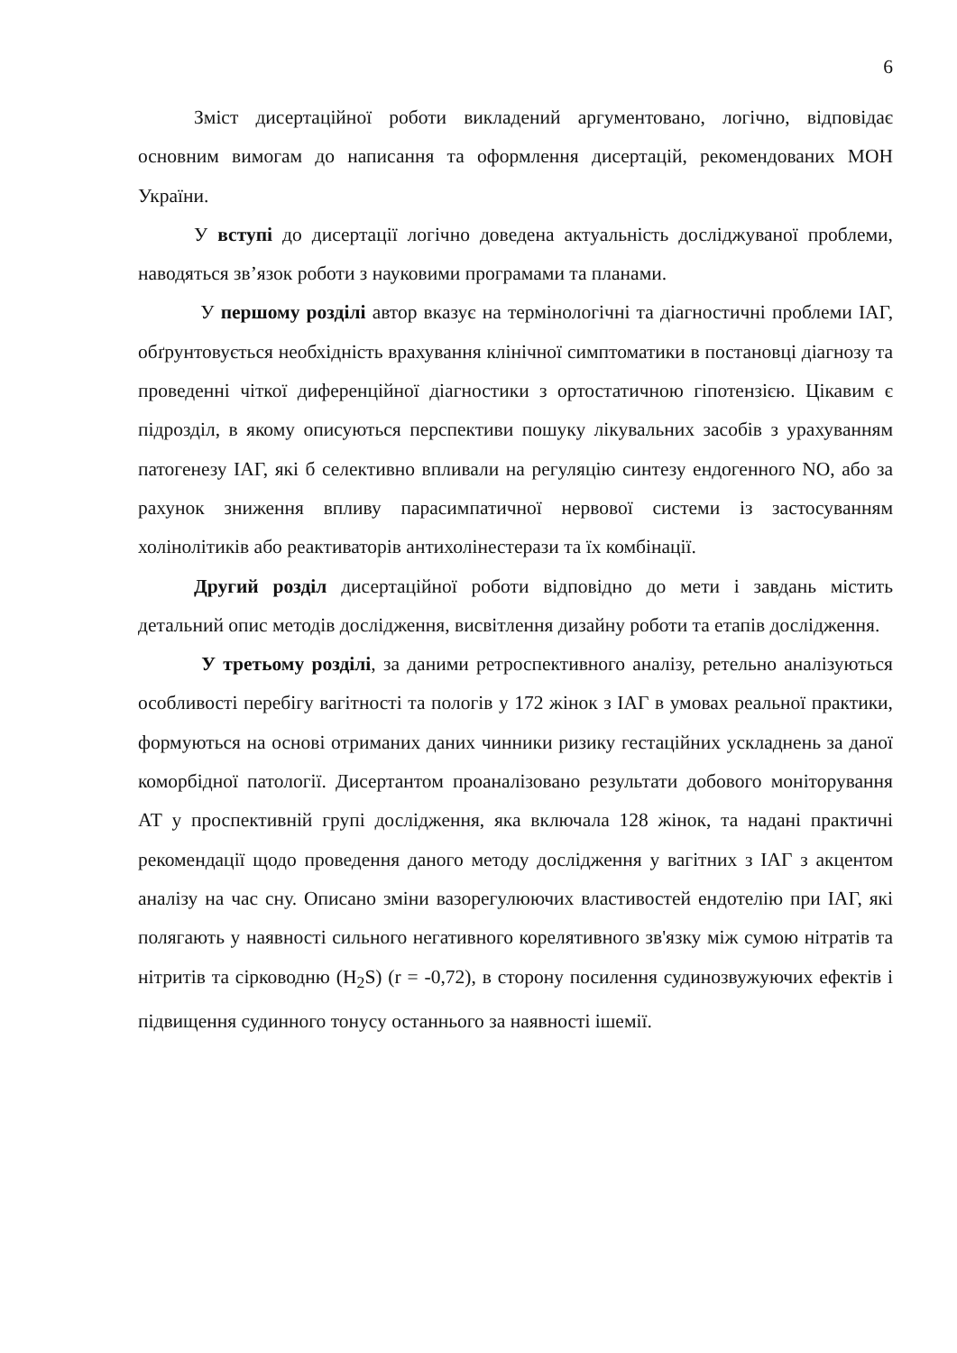6
Зміст дисертаційної роботи викладений аргументовано, логічно, відповідає основним вимогам до написання та оформлення дисертацій, рекомендованих МОН України.
У вступі до дисертації логічно доведена актуальність досліджуваної проблеми, наводяться зв’язок роботи з науковими програмами та планами.
У першому розділі автор вказує на термінологічні та діагностичні проблеми ІАГ, обґрунтовується необхідність врахування клінічної симптоматики в постановці діагнозу та проведенні чіткої диференційної діагностики з ортостатичною гіпотензією. Цікавим є підрозділ, в якому описуються перспективи пошуку лікувальних засобів з урахуванням патогенезу ІАГ, які б селективно впливали на регуляцію синтезу ендогенного NO, або за рахунок зниження впливу парасимпатичної нервової системи із застосуванням холінолітиків або реактиваторів антихолінестерази та їх комбінації.
Другий розділ дисертаційної роботи відповідно до мети і завдань містить детальний опис методів дослідження, висвітлення дизайну роботи та етапів дослідження.
У третьому розділі, за даними ретроспективного аналізу, ретельно аналізуються особливості перебігу вагітності та пологів у 172 жінок з ІАГ в умовах реальної практики, формуються на основі отриманих даних чинники ризику гестаційних ускладнень за даної коморбідної патології. Дисертантом проаналізовано результати добового моніторування АТ у проспективній групі дослідження, яка включала 128 жінок, та надані практичні рекомендації щодо проведення даного методу дослідження у вагітних з ІАГ з акцентом аналізу на час сну. Описано зміни вазорегулюючих властивостей ендотелію при ІАГ, які полягають у наявності сильного негативного корелятивного зв'язку між сумою нітратів та нітритів та сірководню (H<sub>2</sub>S) (r = -0,72), в сторону посилення судинозвужуючих ефектів і підвищення судинного тонусу останнього за наявності ішемії.